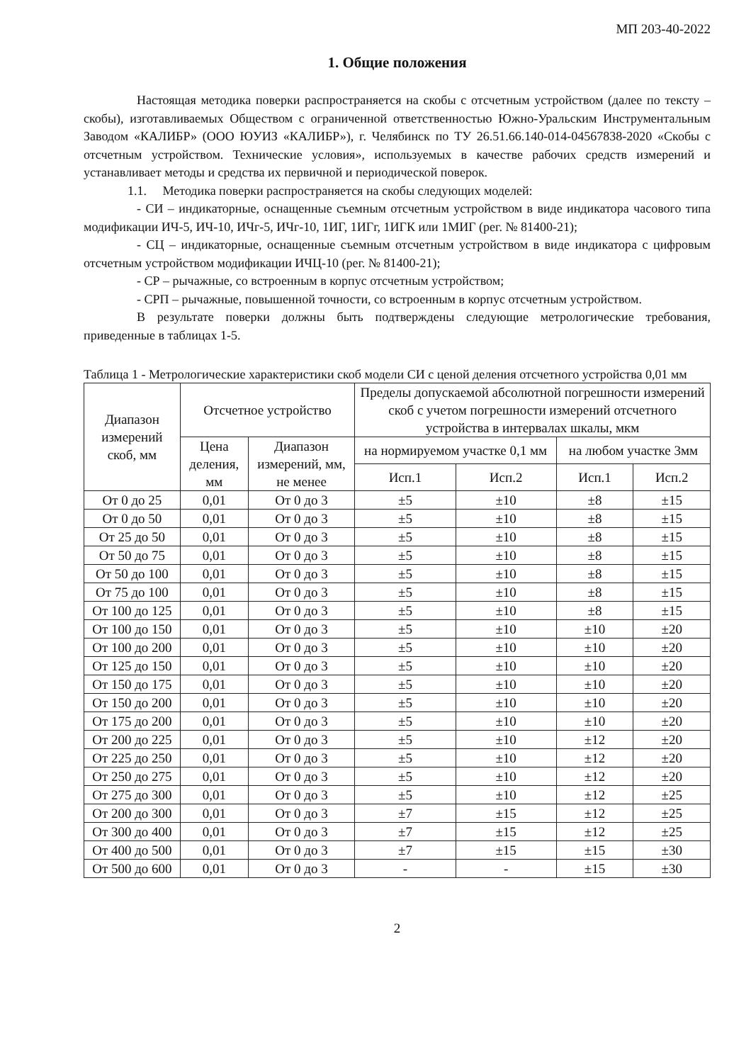МП 203-40-2022
1. Общие положения
Настоящая методика поверки распространяется на скобы с отсчетным устройством (далее по тексту – скобы), изготавливаемых Обществом с ограниченной ответственностью Южно-Уральским Инструментальным Заводом «КАЛИБР» (ООО ЮУИЗ «КАЛИБР»), г. Челябинск по ТУ 26.51.66.140-014-04567838-2020 «Скобы с отсчетным устройством. Технические условия», используемых в качестве рабочих средств измерений и устанавливает методы и средства их первичной и периодической поверок.
1.1. Методика поверки распространяется на скобы следующих моделей:
- СИ – индикаторные, оснащенные съемным отсчетным устройством в виде индикатора часового типа модификации ИЧ-5, ИЧ-10, ИЧг-5, ИЧг-10, 1ИГ, 1ИГг, 1ИГК или 1МИГ (рег. № 81400-21);
- СЦ – индикаторные, оснащенные съемным отсчетным устройством в виде индикатора с цифровым отсчетным устройством модификации ИЧЦ-10 (рег. № 81400-21);
- СР – рычажные, со встроенным в корпус отсчетным устройством;
- СРП – рычажные, повышенной точности, со встроенным в корпус отсчетным устройством.
В результате поверки должны быть подтверждены следующие метрологические требования, приведенные в таблицах 1-5.
Таблица 1 - Метрологические характеристики скоб модели СИ с ценой деления отсчетного устройства 0,01 мм
| Диапазон измерений скоб, мм | Отсчетное устройство | | Пределы допускаемой абсолютной погрешности измерений скоб с учетом погрешности измерений отсчетного устройства в интервалах шкалы, мкм | | | |
| --- | --- | --- | --- | --- | --- | --- |
| | Цена деления, мм | Диапазон измерений, мм, не менее | на нормируемом участке 0,1 мм | | на любом участке 3мм | |
| | | | Исп.1 | Исп.2 | Исп.1 | Исп.2 |
| От 0 до 25 | 0,01 | От 0 до 3 | ±5 | ±10 | ±8 | ±15 |
| От 0 до 50 | 0,01 | От 0 до 3 | ±5 | ±10 | ±8 | ±15 |
| От 25 до 50 | 0,01 | От 0 до 3 | ±5 | ±10 | ±8 | ±15 |
| От 50 до 75 | 0,01 | От 0 до 3 | ±5 | ±10 | ±8 | ±15 |
| От 50 до 100 | 0,01 | От 0 до 3 | ±5 | ±10 | ±8 | ±15 |
| От 75 до 100 | 0,01 | От 0 до 3 | ±5 | ±10 | ±8 | ±15 |
| От 100 до 125 | 0,01 | От 0 до 3 | ±5 | ±10 | ±8 | ±15 |
| От 100 до 150 | 0,01 | От 0 до 3 | ±5 | ±10 | ±10 | ±20 |
| От 100 до 200 | 0,01 | От 0 до 3 | ±5 | ±10 | ±10 | ±20 |
| От 125 до 150 | 0,01 | От 0 до 3 | ±5 | ±10 | ±10 | ±20 |
| От 150 до 175 | 0,01 | От 0 до 3 | ±5 | ±10 | ±10 | ±20 |
| От 150 до 200 | 0,01 | От 0 до 3 | ±5 | ±10 | ±10 | ±20 |
| От 175 до 200 | 0,01 | От 0 до 3 | ±5 | ±10 | ±10 | ±20 |
| От 200 до 225 | 0,01 | От 0 до 3 | ±5 | ±10 | ±12 | ±20 |
| От 225 до 250 | 0,01 | От 0 до 3 | ±5 | ±10 | ±12 | ±20 |
| От 250 до 275 | 0,01 | От 0 до 3 | ±5 | ±10 | ±12 | ±20 |
| От 275 до 300 | 0,01 | От 0 до 3 | ±5 | ±10 | ±12 | ±25 |
| От 200 до 300 | 0,01 | От 0 до 3 | ±7 | ±15 | ±12 | ±25 |
| От 300 до 400 | 0,01 | От 0 до 3 | ±7 | ±15 | ±12 | ±25 |
| От 400 до 500 | 0,01 | От 0 до 3 | ±7 | ±15 | ±15 | ±30 |
| От 500 до 600 | 0,01 | От 0 до 3 | - | - | ±15 | ±30 |
2